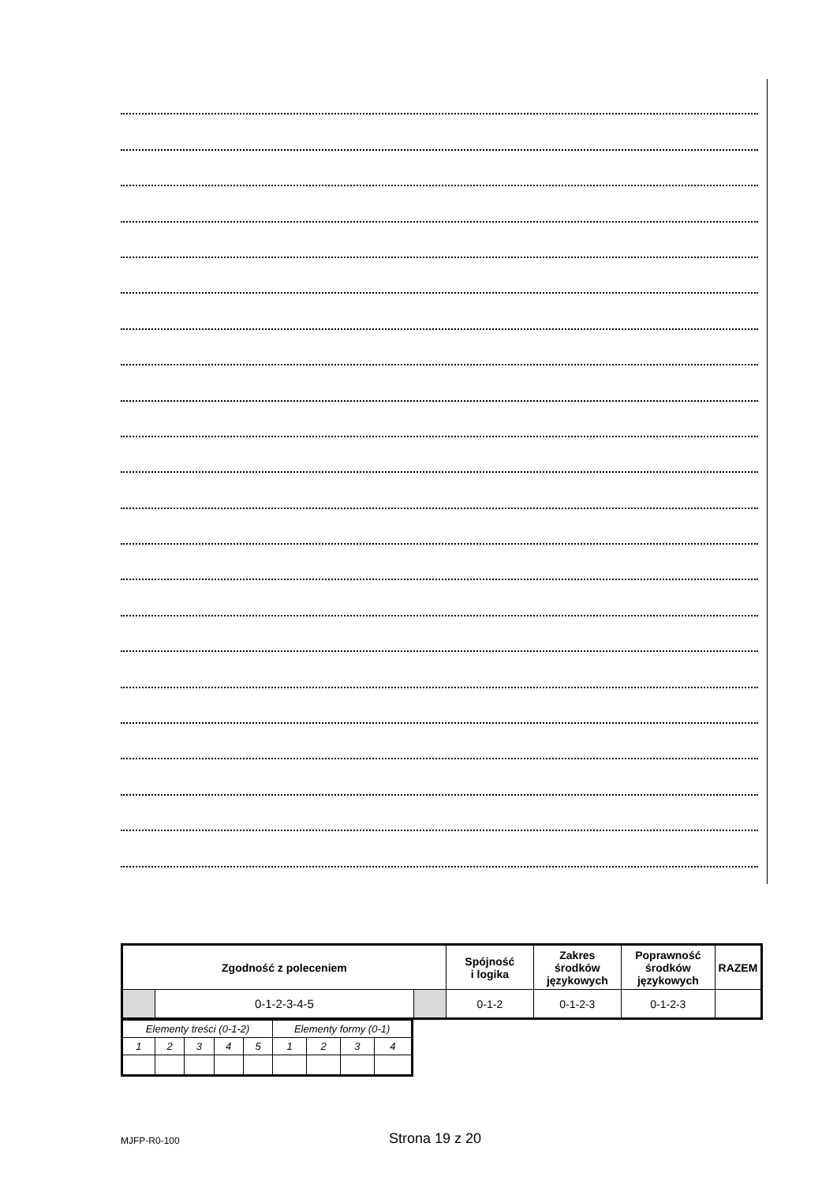| Zgodność z poleceniem | | | Spójność i logika | Zakres środków językowych | Poprawność środków językowych | RAZEM |
| | 0-1-2-3-4-5 | | 0-1-2 | 0-1-2-3 | 0-1-2-3 | |
| Elementy treści (0-1-2) | | | | | Elementy formy (0-1) | | | |
| 1 | 2 | 3 | 4 | 5 | 1 | 2 | 3 | 4 |
MJFP-R0-100 Strona 19 z 20